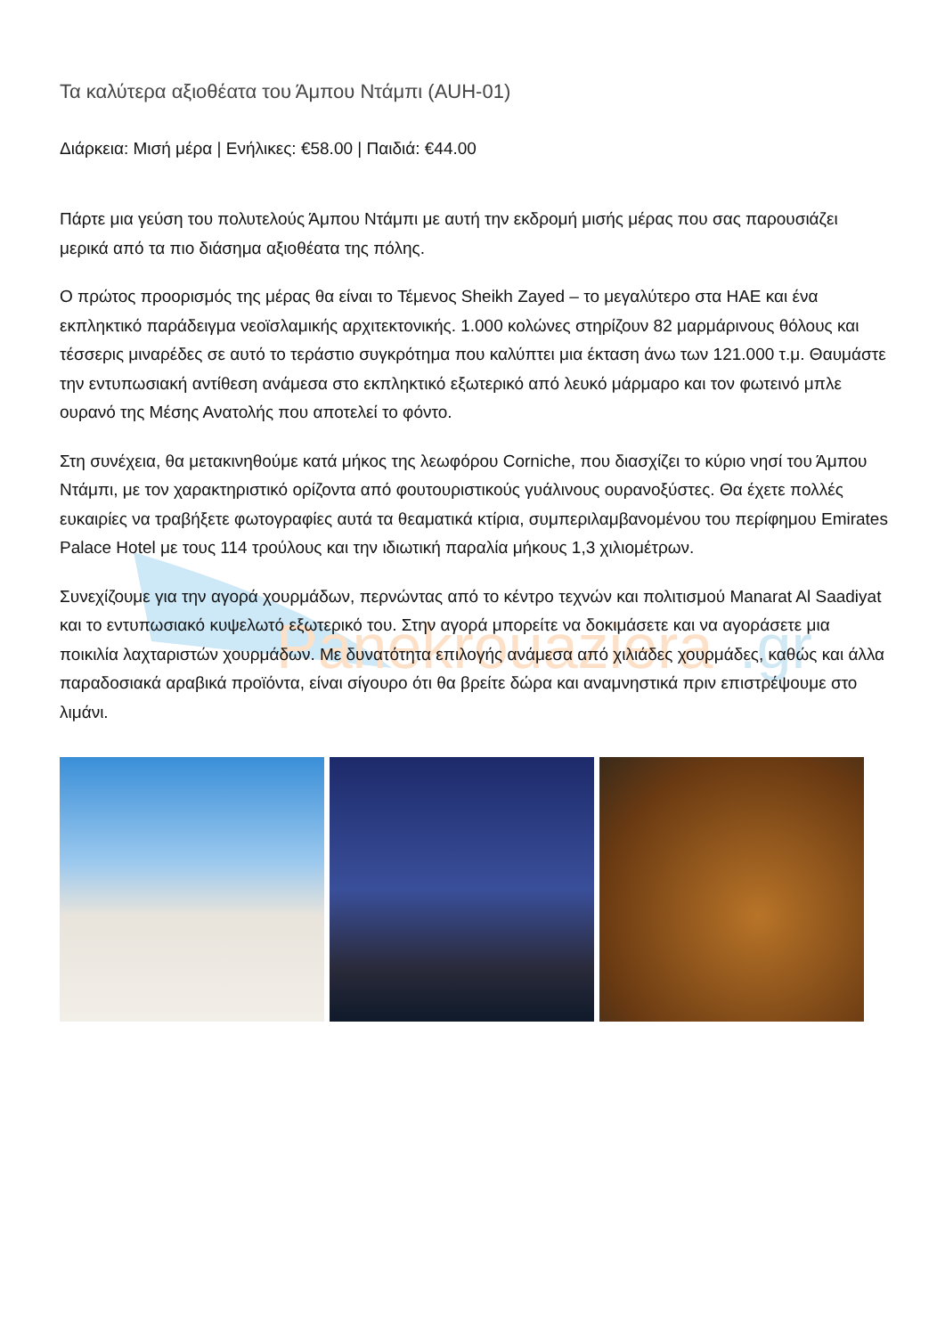Panekrouaziera
.gr
Τα καλύτερα αξιοθέατα του Άμπου Ντάμπι (AUH-01)
Διάρκεια: Μισή μέρα | Ενήλικες: €58.00 | Παιδιά: €44.00
Πάρτε μια γεύση του πολυτελούς Άμπου Ντάμπι με αυτή την εκδρομή μισής μέρας που σας παρουσιάζει μερικά από τα πιο διάσημα αξιοθέατα της πόλης.
Ο πρώτος προορισμός της μέρας θα είναι το Τέμενος Sheikh Zayed – το μεγαλύτερο στα ΗΑΕ και ένα εκπληκτικό παράδειγμα νεοϊσλαμικής αρχιτεκτονικής. 1.000 κολώνες στηρίζουν 82 μαρμάρινους θόλους και τέσσερις μιναρέδες σε αυτό το τεράστιο συγκρότημα που καλύπτει μια έκταση άνω των 121.000 τ.μ. Θαυμάστε την εντυπωσιακή αντίθεση ανάμεσα στο εκπληκτικό εξωτερικό από λευκό μάρμαρο και τον φωτεινό μπλε ουρανό της Μέσης Ανατολής που αποτελεί το φόντο.
Στη συνέχεια, θα μετακινηθούμε κατά μήκος της λεωφόρου Corniche, που διασχίζει το κύριο νησί του Άμπου Ντάμπι, με τον χαρακτηριστικό ορίζοντα από φουτουριστικούς γυάλινους ουρανοξύστες. Θα έχετε πολλές ευκαιρίες να τραβήξετε φωτογραφίες αυτά τα θεαματικά κτίρια, συμπεριλαμβανομένου του περίφημου Emirates Palace Hotel με τους 114 τρούλους και την ιδιωτική παραλία μήκους 1,3 χιλιομέτρων.
Συνεχίζουμε για την αγορά χουρμάδων, περνώντας από το κέντρο τεχνών και πολιτισμού Manarat Al Saadiyat και το εντυπωσιακό κυψελωτό εξωτερικό του. Στην αγορά μπορείτε να δοκιμάσετε και να αγοράσετε μια ποικιλία λαχταριστών χουρμάδων. Με δυνατότητα επιλογής ανάμεσα από χιλιάδες χουρμάδες, καθώς και άλλα παραδοσιακά αραβικά προϊόντα, είναι σίγουρο ότι θα βρείτε δώρα και αναμνηστικά πριν επιστρέψουμε στο λιμάνι.